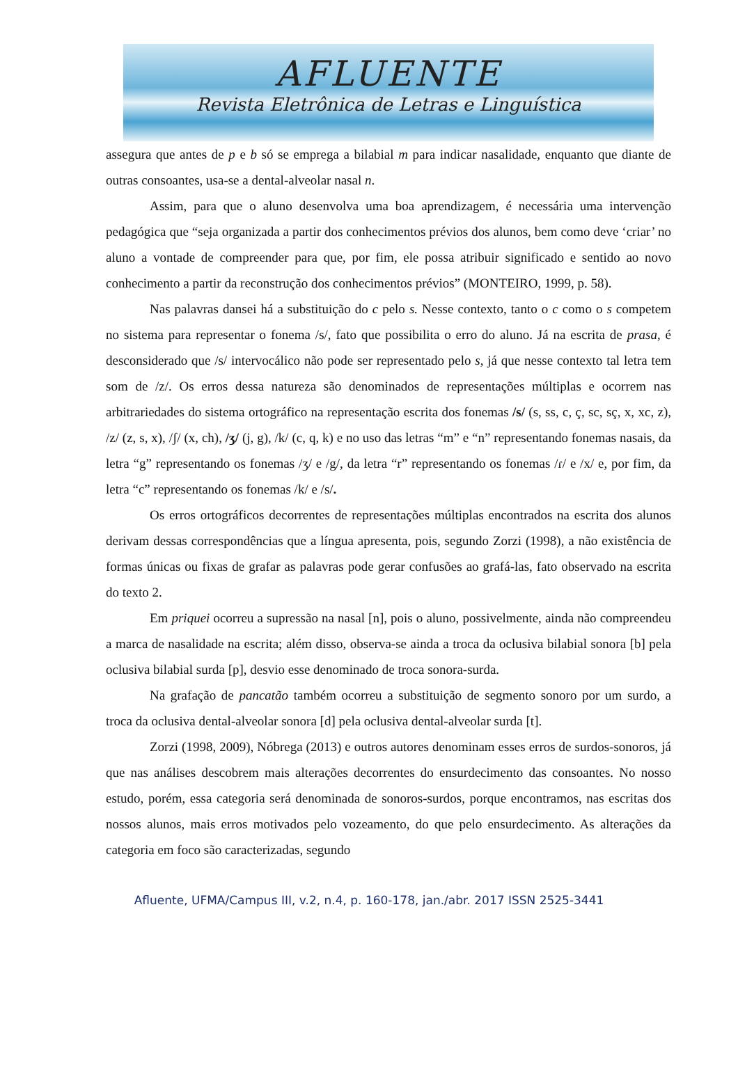AFLUENTE
Revista Eletrônica de Letras e Linguística
assegura que antes de p e b só se emprega a bilabial m para indicar nasalidade, enquanto que diante de outras consoantes, usa-se a dental-alveolar nasal n.
Assim, para que o aluno desenvolva uma boa aprendizagem, é necessária uma intervenção pedagógica que “seja organizada a partir dos conhecimentos prévios dos alunos, bem como deve ‘criar’ no aluno a vontade de compreender para que, por fim, ele possa atribuir significado e sentido ao novo conhecimento a partir da reconstrução dos conhecimentos prévios” (MONTEIRO, 1999, p. 58).
Nas palavras dansei há a substituição do c pelo s. Nesse contexto, tanto o c como o s competem no sistema para representar o fonema /s/, fato que possibilita o erro do aluno. Já na escrita de prasa, é desconsiderado que /s/ intervocálico não pode ser representado pelo s, já que nesse contexto tal letra tem som de /z/. Os erros dessa natureza são denominados de representações múltiplas e ocorrem nas arbitrariedades do sistema ortográfico na representação escrita dos fonemas /s/ (s, ss, c, ç, sc, sç, x, xc, z), /z/ (z, s, x), /ʃ/ (x, ch), /ʒ/ (j, g), /k/ (c, q, k) e no uso das letras “m” e “n” representando fonemas nasais, da letra “g” representando os fonemas /ʒ/ e /g/, da letra “r” representando os fonemas /ɾ/ e /x/ e, por fim, da letra “c” representando os fonemas /k/ e /s/.
Os erros ortográficos decorrentes de representações múltiplas encontrados na escrita dos alunos derivam dessas correspondências que a língua apresenta, pois, segundo Zorzi (1998), a não existência de formas únicas ou fixas de grafar as palavras pode gerar confusões ao grafá-las, fato observado na escrita do texto 2.
Em priquei ocorreu a supressão na nasal [n], pois o aluno, possivelmente, ainda não compreendeu a marca de nasalidade na escrita; além disso, observa-se ainda a troca da oclusiva bilabial sonora [b] pela oclusiva bilabial surda [p], desvio esse denominado de troca sonora-surda.
Na grafação de pancatão também ocorreu a substituição de segmento sonoro por um surdo, a troca da oclusiva dental-alveolar sonora [d] pela oclusiva dental-alveolar surda [t].
Zorzi (1998, 2009), Nóbrega (2013) e outros autores denominam esses erros de surdos-sonoros, já que nas análises descobrem mais alterações decorrentes do ensurdecimento das consoantes. No nosso estudo, porém, essa categoria será denominada de sonoros-surdos, porque encontramos, nas escritas dos nossos alunos, mais erros motivados pelo vozeamento, do que pelo ensurdecimento. As alterações da categoria em foco são caracterizadas, segundo
Afluente, UFMA/Campus III, v.2, n.4, p. 160-178, jan./abr. 2017 ISSN 2525-3441